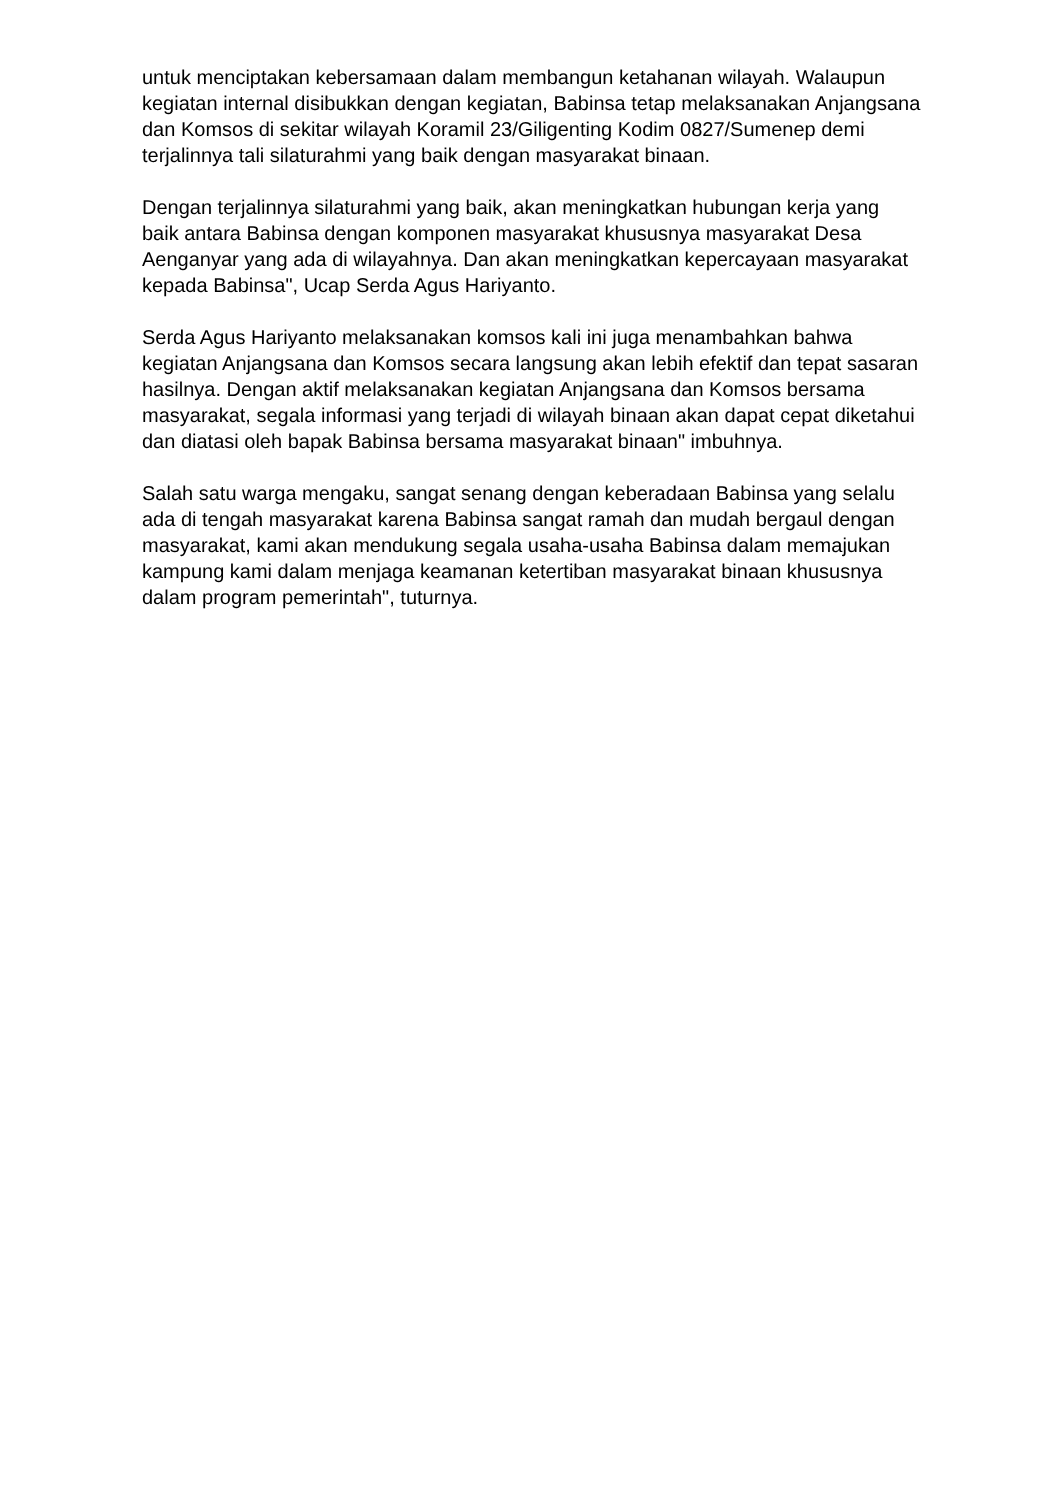untuk menciptakan kebersamaan dalam membangun ketahanan wilayah. Walaupun kegiatan internal disibukkan dengan kegiatan, Babinsa tetap melaksanakan Anjangsana dan Komsos di sekitar wilayah Koramil 23/Giligenting Kodim 0827/Sumenep demi terjalinnya tali silaturahmi yang baik dengan masyarakat binaan.
Dengan terjalinnya silaturahmi yang baik, akan meningkatkan hubungan kerja yang baik antara Babinsa dengan komponen masyarakat khususnya masyarakat Desa Aenganyar yang ada di wilayahnya. Dan akan meningkatkan kepercayaan masyarakat kepada Babinsa", Ucap Serda Agus Hariyanto.
Serda Agus Hariyanto melaksanakan komsos kali ini juga menambahkan bahwa kegiatan Anjangsana dan Komsos secara langsung akan lebih efektif dan tepat sasaran hasilnya. Dengan aktif melaksanakan kegiatan Anjangsana dan Komsos bersama masyarakat, segala informasi yang terjadi di wilayah binaan akan dapat cepat diketahui dan diatasi oleh bapak Babinsa bersama masyarakat binaan" imbuhnya.
Salah satu warga mengaku, sangat senang dengan keberadaan Babinsa yang selalu ada di tengah masyarakat karena Babinsa sangat ramah dan mudah bergaul dengan masyarakat, kami akan mendukung segala usaha-usaha Babinsa dalam memajukan kampung kami dalam menjaga keamanan ketertiban masyarakat binaan khususnya dalam program pemerintah", tuturnya.